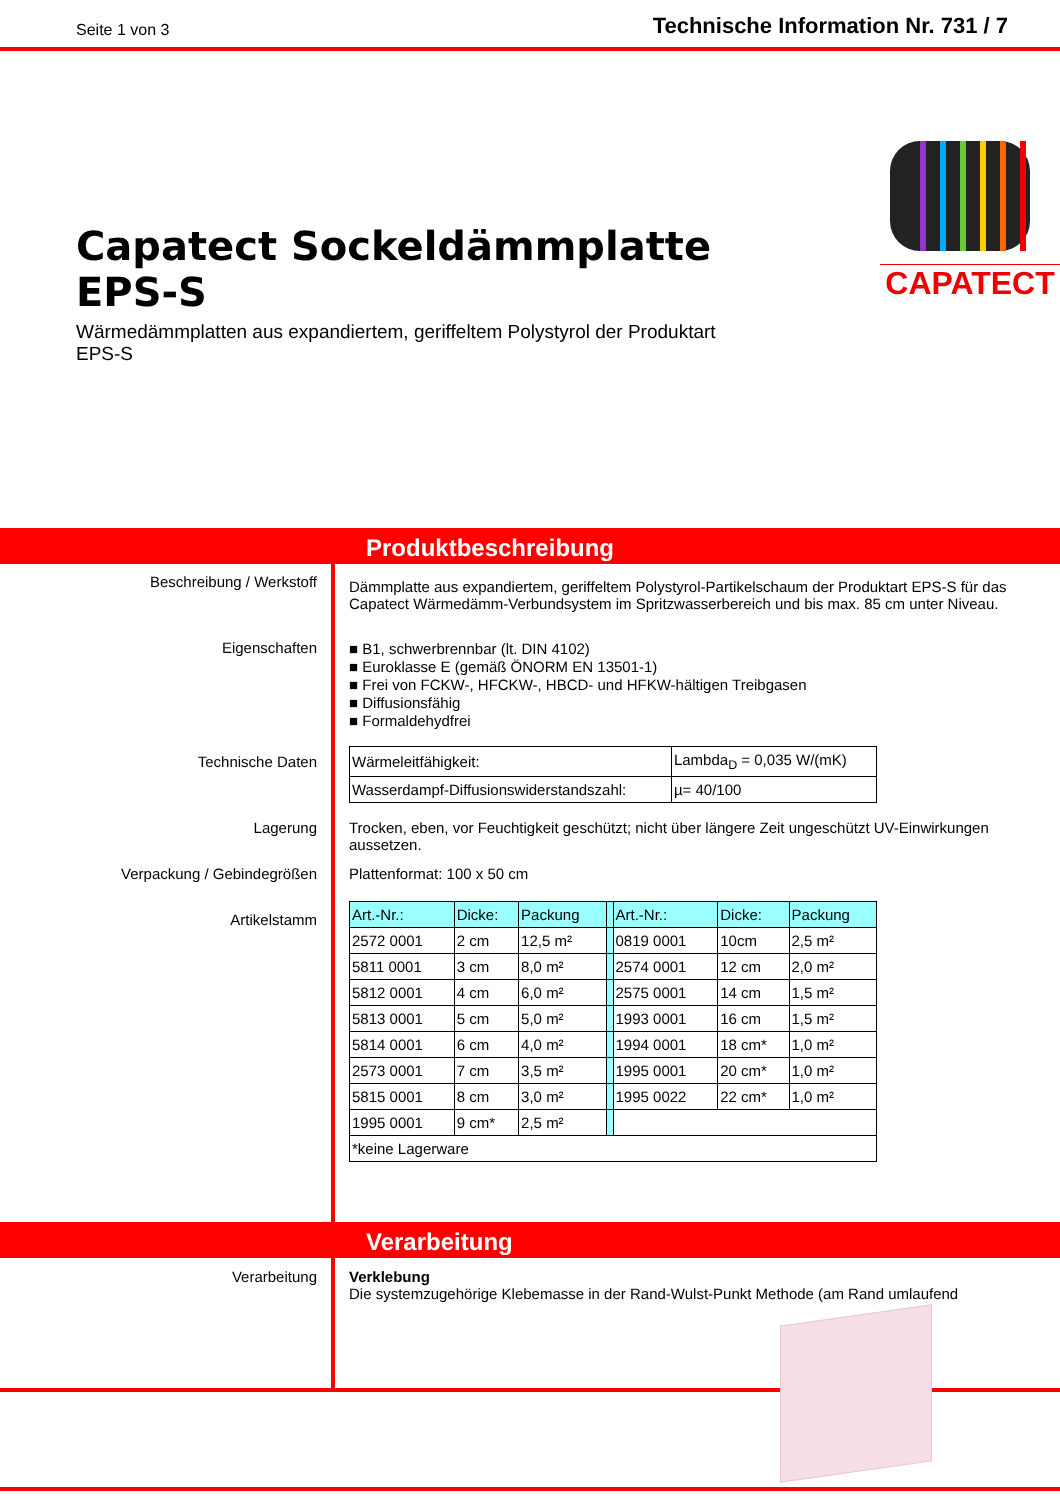Seite 1 von 3 Technische Information Nr. 731 / 7
Capatect Sockeldämmplatte EPS-S
Wärmedämmplatten aus expandiertem, geriffeltem Polystyrol der Produktart EPS-S
CAPATECT
Produktbeschreibung
Beschreibung / Werkstoff
Eigenschaften
Technische Daten
Lagerung
Verpackung / Gebindegrößen
Artikelstamm
Dämmplatte aus expandiertem, geriffeltem Polystyrol-Partikelschaum der Produktart EPS-S für das Capatect Wärmedämm-Verbundsystem im Spritzwasserbereich und bis max. 85 cm unter Niveau.
■ B1, schwerbrennbar (lt. DIN 4102)
■ Euroklasse E (gemäß ÖNORM EN 13501-1)
■ Frei von FCKW-, HFCKW-, HBCD- und HFKW-hältigen Treibgasen
■ Diffusionsfähig
■ Formaldehydfrei
| Wärmeleitfähigkeit: | Lambda<sub>D</sub> = 0,035 W/(mK) |
| Wasserdampf-Diffusionswiderstandszahl: | µ= 40/100 |
Trocken, eben, vor Feuchtigkeit geschützt; nicht über längere Zeit ungeschützt UV-Einwirkungen aussetzen.
Plattenformat: 100 x 50 cm
| Art.-Nr.: | Dicke: | Packung | | Art.-Nr.: | Dicke: | Packung |
| 2572 0001 | 2 cm | 12,5 m² | | 0819 0001 | 10cm | 2,5 m² |
| 5811 0001 | 3 cm | 8,0 m² | | 2574 0001 | 12 cm | 2,0 m² |
| 5812 0001 | 4 cm | 6,0 m² | | 2575 0001 | 14 cm | 1,5 m² |
| 5813 0001 | 5 cm | 5,0 m² | | 1993 0001 | 16 cm | 1,5 m² |
| 5814 0001 | 6 cm | 4,0 m² | | 1994 0001 | 18 cm* | 1,0 m² |
| 2573 0001 | 7 cm | 3,5 m² | | 1995 0001 | 20 cm* | 1,0 m² |
| 5815 0001 | 8 cm | 3,0 m² | | 1995 0022 | 22 cm* | 1,0 m² |
| 1995 0001 | 9 cm* | 2,5 m² | | | | |
| *keine Lagerware | | | | | | |
Verarbeitung
Verarbeitung Verklebung
Die systemzugehörige Klebemasse in der Rand-Wulst-Punkt Methode (am Rand umlaufend